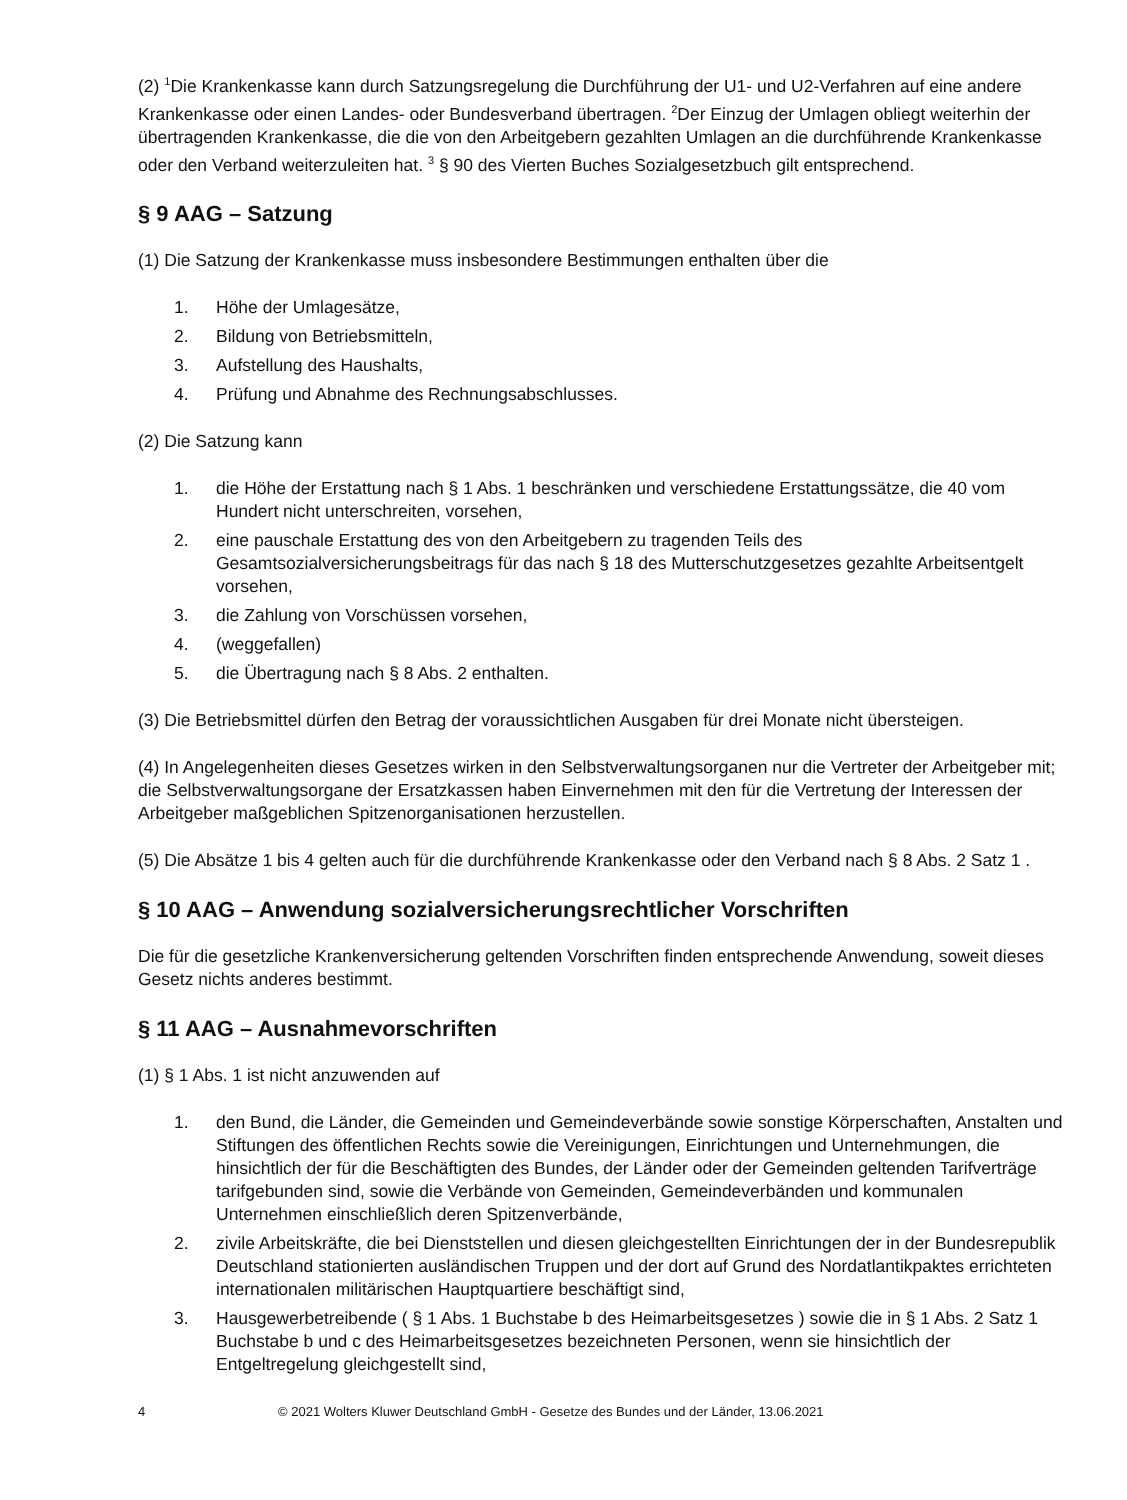(2) <sup>1</sup>Die Krankenkasse kann durch Satzungsregelung die Durchführung der U1- und U2-Verfahren auf eine andere Krankenkasse oder einen Landes- oder Bundesverband übertragen. <sup>2</sup>Der Einzug der Umlagen obliegt weiterhin der übertragenden Krankenkasse, die die von den Arbeitgebern gezahlten Umlagen an die durchführende Krankenkasse oder den Verband weiterzuleiten hat. <sup>3</sup> § 90 des Vierten Buches Sozialgesetzbuch gilt entsprechend.
§ 9 AAG – Satzung
(1) Die Satzung der Krankenkasse muss insbesondere Bestimmungen enthalten über die
1. Höhe der Umlagesätze,
2. Bildung von Betriebsmitteln,
3. Aufstellung des Haushalts,
4. Prüfung und Abnahme des Rechnungsabschlusses.
(2) Die Satzung kann
1. die Höhe der Erstattung nach § 1 Abs. 1 beschränken und verschiedene Erstattungssätze, die 40 vom Hundert nicht unterschreiten, vorsehen,
2. eine pauschale Erstattung des von den Arbeitgebern zu tragenden Teils des Gesamtsozialversicherungsbeitrags für das nach § 18 des Mutterschutzgesetzes gezahlte Arbeitsentgelt vorsehen,
3. die Zahlung von Vorschüssen vorsehen,
4. (weggefallen)
5. die Übertragung nach § 8 Abs. 2 enthalten.
(3) Die Betriebsmittel dürfen den Betrag der voraussichtlichen Ausgaben für drei Monate nicht übersteigen.
(4) In Angelegenheiten dieses Gesetzes wirken in den Selbstverwaltungsorganen nur die Vertreter der Arbeitgeber mit; die Selbstverwaltungsorgane der Ersatzkassen haben Einvernehmen mit den für die Vertretung der Interessen der Arbeitgeber maßgeblichen Spitzenorganisationen herzustellen.
(5) Die Absätze 1 bis 4 gelten auch für die durchführende Krankenkasse oder den Verband nach § 8 Abs. 2 Satz 1 .
§ 10 AAG – Anwendung sozialversicherungsrechtlicher Vorschriften
Die für die gesetzliche Krankenversicherung geltenden Vorschriften finden entsprechende Anwendung, soweit dieses Gesetz nichts anderes bestimmt.
§ 11 AAG – Ausnahmevorschriften
(1) § 1 Abs. 1 ist nicht anzuwenden auf
1. den Bund, die Länder, die Gemeinden und Gemeindeverbände sowie sonstige Körperschaften, Anstalten und Stiftungen des öffentlichen Rechts sowie die Vereinigungen, Einrichtungen und Unternehmungen, die hinsichtlich der für die Beschäftigten des Bundes, der Länder oder der Gemeinden geltenden Tarifverträge tarifgebunden sind, sowie die Verbände von Gemeinden, Gemeindeverbänden und kommunalen Unternehmen einschließlich deren Spitzenverbände,
2. zivile Arbeitskräfte, die bei Dienststellen und diesen gleichgestellten Einrichtungen der in der Bundesrepublik Deutschland stationierten ausländischen Truppen und der dort auf Grund des Nordatlantikpaktes errichteten internationalen militärischen Hauptquartiere beschäftigt sind,
3. Hausgewerbetreibende ( § 1 Abs. 1 Buchstabe b des Heimarbeitsgesetzes ) sowie die in § 1 Abs. 2 Satz 1 Buchstabe b und c des Heimarbeitsgesetzes bezeichneten Personen, wenn sie hinsichtlich der Entgeltregelung gleichgestellt sind,
4 © 2021 Wolters Kluwer Deutschland GmbH - Gesetze des Bundes und der Länder, 13.06.2021